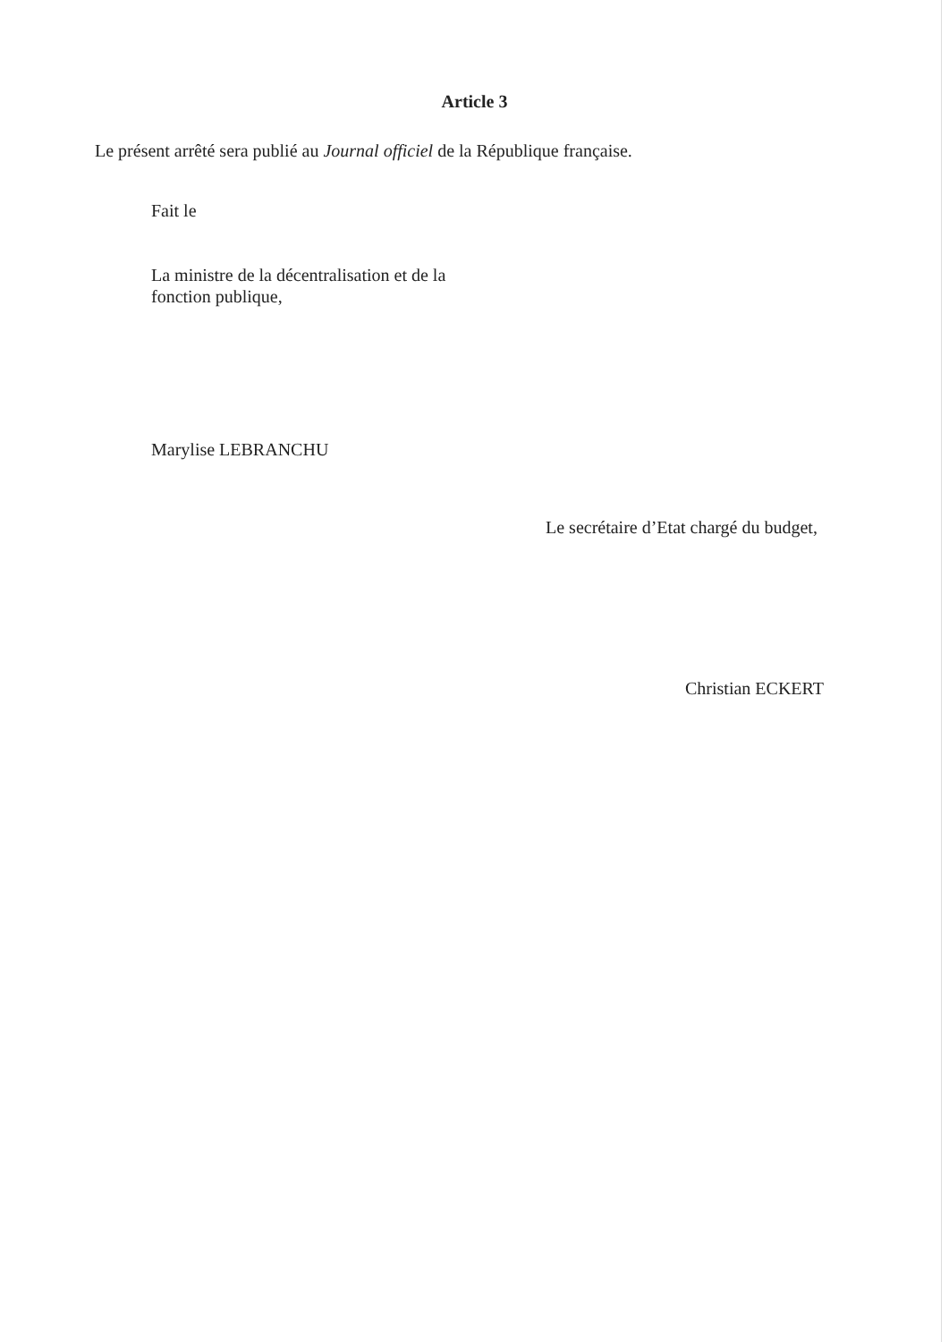Article 3
Le présent arrêté sera publié au Journal officiel de la République française.
Fait le
La ministre de la décentralisation et de la fonction publique,
Marylise LEBRANCHU
Le secrétaire d’Etat chargé du budget,
Christian ECKERT